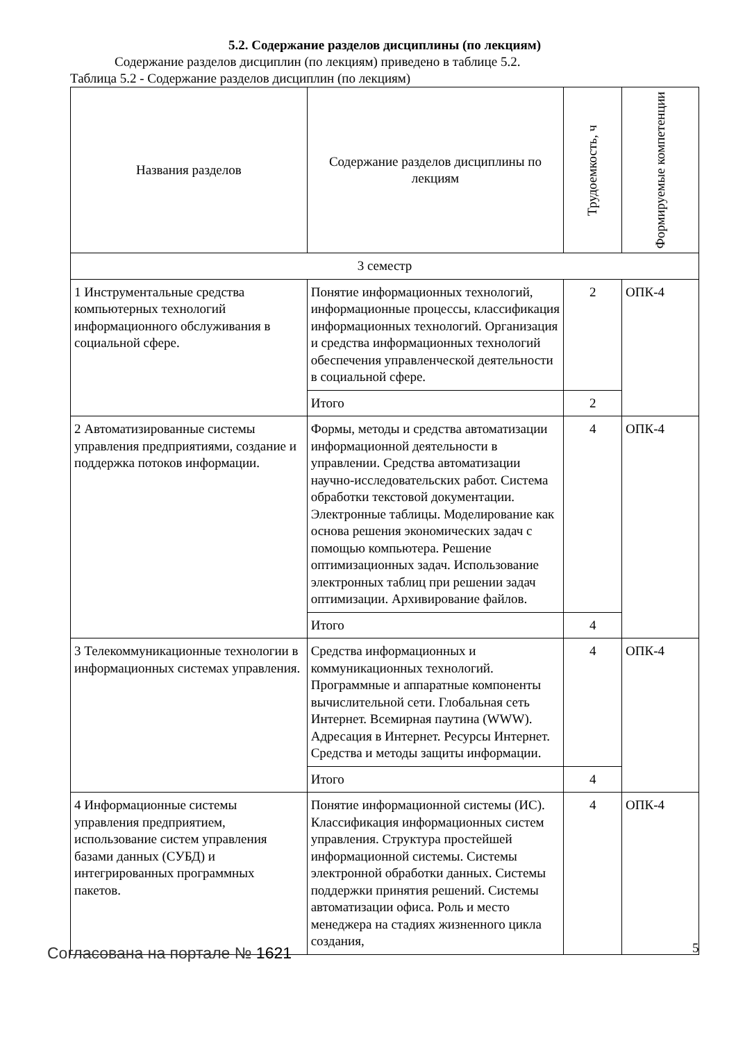5.2. Содержание разделов дисциплины (по лекциям)
Содержание разделов дисциплин (по лекциям) приведено в таблице 5.2.
Таблица 5.2 - Содержание разделов дисциплин (по лекциям)
| Названия разделов | Содержание разделов дисциплины по лекциям | Трудоемкость, ч | Формируемые компетенции |
| --- | --- | --- | --- |
| 3 семестр | | | |
| 1 Инструментальные средства компьютерных технологий информационного обслуживания в социальной сфере. | Понятие информационных технологий, информационные процессы, классификация информационных технологий. Организация и средства информационных технологий обеспечения управленческой деятельности в социальной сфере. | 2 | ОПК-4 |
| | Итого | 2 | |
| 2 Автоматизированные системы управления предприятиями, создание и поддержка потоков информации. | Формы, методы и средства автоматизации информационной деятельности в управлении. Средства автоматизации научно-исследовательских работ. Система обработки текстовой документации. Электронные таблицы. Моделирование как основа решения экономических задач с помощью компьютера. Решение оптимизационных задач. Использование электронных таблиц при решении задач оптимизации. Архивирование файлов. | 4 | ОПК-4 |
| | Итого | 4 | |
| 3 Телекоммуникационные технологии в информационных системах управления. | Средства информационных и коммуникационных технологий. Программные и аппаратные компоненты вычислительной сети. Глобальная сеть Интернет. Всемирная паутина (WWW). Адресация в Интернет. Ресурсы Интернет. Средства и методы защиты информации. | 4 | ОПК-4 |
| | Итого | 4 | |
| 4 Информационные системы управления предприятием, использование систем управления базами данных (СУБД) и интегрированных программных пакетов. | Понятие информационной системы (ИС). Классификация информационных систем управления. Структура простейшей информационной системы. Системы электронной обработки данных. Системы поддержки принятия решений. Системы автоматизации офиса. Роль и место менеджера на стадиях жизненного цикла создания, | 4 | ОПК-4 |
Согласована на портале № 1621 5